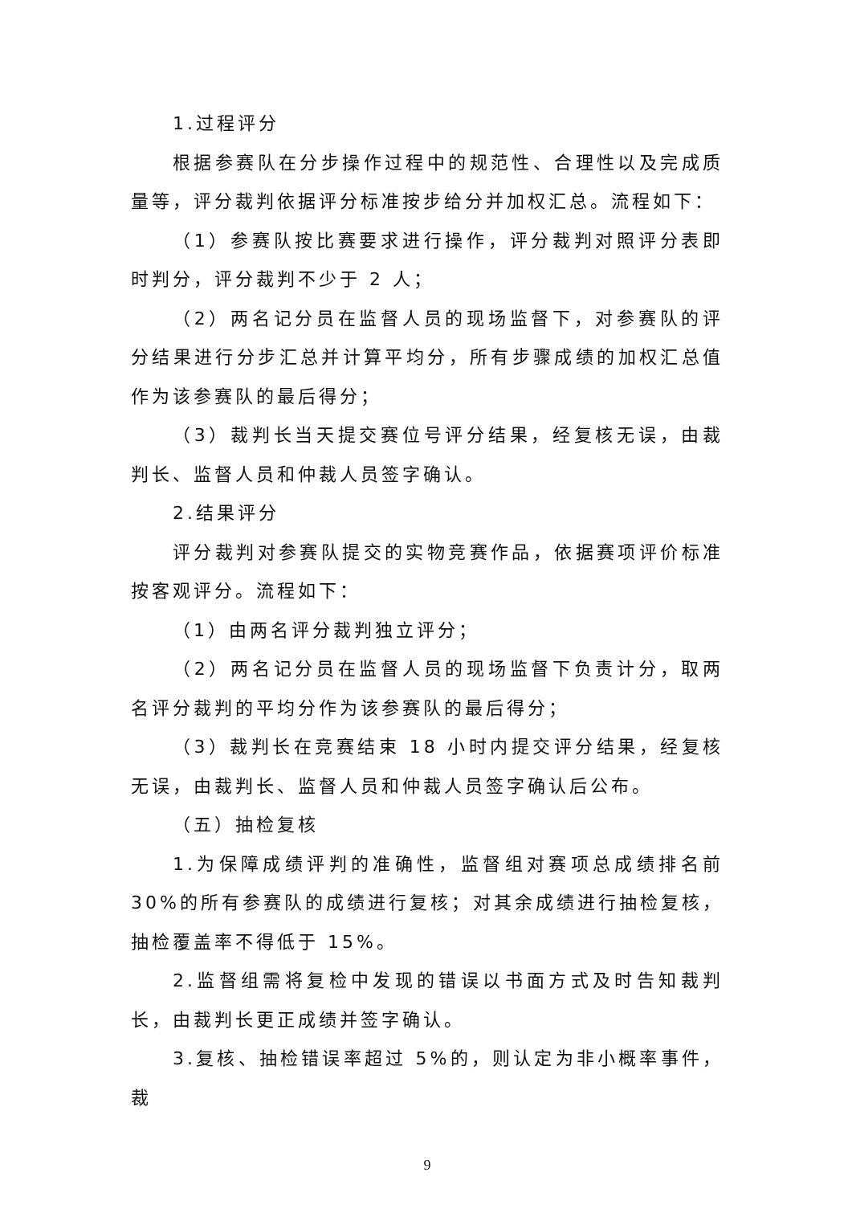1.过程评分
根据参赛队在分步操作过程中的规范性、合理性以及完成质量等，评分裁判依据评分标准按步给分并加权汇总。流程如下：
（1）参赛队按比赛要求进行操作，评分裁判对照评分表即时判分，评分裁判不少于 2 人；
（2）两名记分员在监督人员的现场监督下，对参赛队的评分结果进行分步汇总并计算平均分，所有步骤成绩的加权汇总值作为该参赛队的最后得分；
（3）裁判长当天提交赛位号评分结果，经复核无误，由裁判长、监督人员和仲裁人员签字确认。
2.结果评分
评分裁判对参赛队提交的实物竞赛作品，依据赛项评价标准按客观评分。流程如下：
（1）由两名评分裁判独立评分；
（2）两名记分员在监督人员的现场监督下负责计分，取两名评分裁判的平均分作为该参赛队的最后得分；
（3）裁判长在竞赛结束 18 小时内提交评分结果，经复核无误，由裁判长、监督人员和仲裁人员签字确认后公布。
（五）抽检复核
1.为保障成绩评判的准确性，监督组对赛项总成绩排名前30%的所有参赛队的成绩进行复核；对其余成绩进行抽检复核，抽检覆盖率不得低于 15%。
2.监督组需将复检中发现的错误以书面方式及时告知裁判长，由裁判长更正成绩并签字确认。
3.复核、抽检错误率超过 5%的，则认定为非小概率事件，裁
9